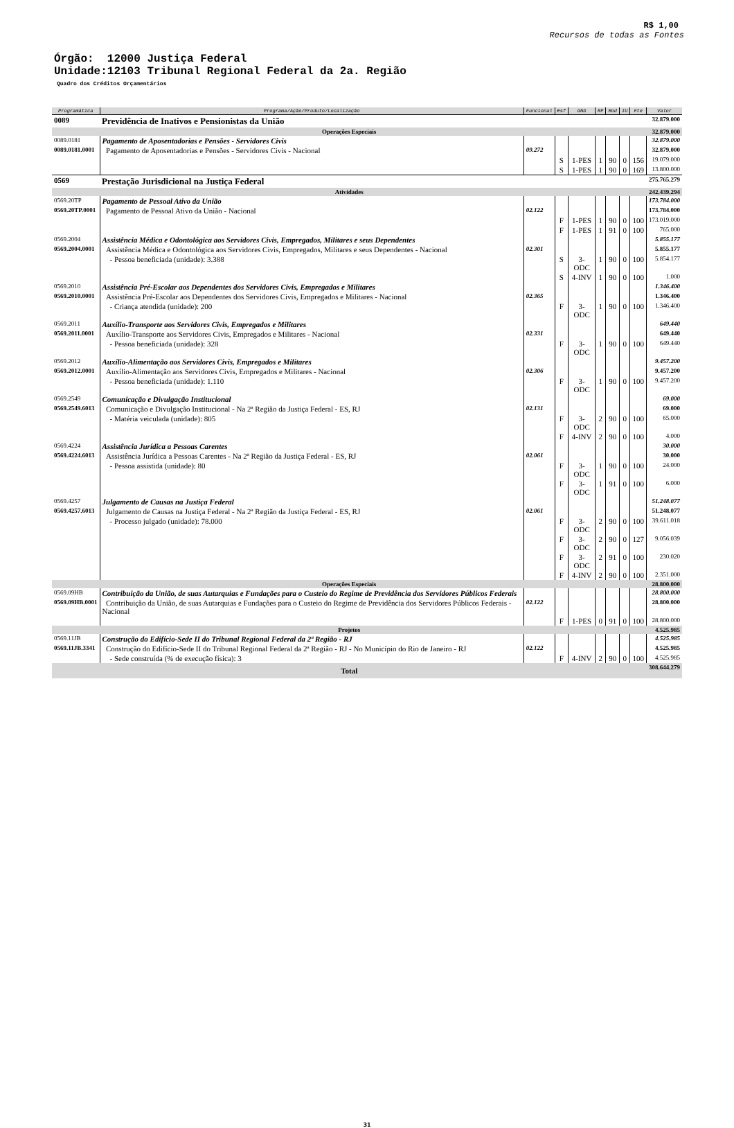R$ 1,00
Recursos de todas as Fontes
Órgão: 12000 Justiça Federal
Unidade:12103 Tribunal Regional Federal da 2a. Região
Quadro dos Créditos Orçamentários
| Programática | Programa/Ação/Produto/Localização | Funcional | Esf | GND | RP | Mod | IU | Fte | Valor |
| --- | --- | --- | --- | --- | --- | --- | --- | --- | --- |
| 0089 | Previdência de Inativos e Pensionistas da União | | | | | | | | 32.879.000 |
| Operações Especiais | | | | | | | | | 32.879.000 |
| 0089.0181 | Pagamento de Aposentadorias e Pensões - Servidores Civis | | | | | | | | 32.879.000 |
| 0089.0181.0001 | Pagamento de Aposentadorias e Pensões - Servidores Civis - Nacional | 09.272 | | | | | | | 32.879.000 |
| | | | S | 1-PES | 1 | 90 | 0 | 156 | 19.079.000 |
| | | | S | 1-PES | 1 | 90 | 0 | 169 | 13.800.000 |
| 0569 | Prestação Jurisdicional na Justiça Federal | | | | | | | | 275.765.279 |
| Atividades | | | | | | | | | 242.439.294 |
| 0569.20TP | Pagamento de Pessoal Ativo da União | | | | | | | | 173.784.000 |
| 0569.20TP.0001 | Pagamento de Pessoal Ativo da União - Nacional | 02.122 | | | | | | | 173.784.000 |
| | | | F | 1-PES | 1 | 90 | 0 | 100 | 173.019.000 |
| | | | F | 1-PES | 1 | 91 | 0 | 100 | 765.000 |
| 0569.2004 | Assistência Médica e Odontológica aos Servidores Civis, Empregados, Militares e seus Dependentes | | | | | | | | 5.855.177 |
| 0569.2004.0001 | Assistência Médica e Odontológica aos Servidores Civis, Empregados, Militares e seus Dependentes - Nacional | 02.301 | | | | | | | 5.855.177 |
| | - Pessoa beneficiada (unidade): 3.388 | | S | 3-ODC | 1 | 90 | 0 | 100 | 5.854.177 |
| | | | S | 4-INV | 1 | 90 | 0 | 100 | 1.000 |
| 0569.2010 | Assistência Pré-Escolar aos Dependentes dos Servidores Civis, Empregados e Militares | | | | | | | | 1.346.400 |
| 0569.2010.0001 | Assistência Pré-Escolar aos Dependentes dos Servidores Civis, Empregados e Militares - Nacional | 02.365 | | | | | | | 1.346.400 |
| | - Criança atendida (unidade): 200 | | F | 3-ODC | 1 | 90 | 0 | 100 | 1.346.400 |
| 0569.2011 | Auxílio-Transporte aos Servidores Civis, Empregados e Militares | | | | | | | | 649.440 |
| 0569.2011.0001 | Auxílio-Transporte aos Servidores Civis, Empregados e Militares - Nacional | 02.331 | | | | | | | 649.440 |
| | - Pessoa beneficiada (unidade): 328 | | F | 3-ODC | 1 | 90 | 0 | 100 | 649.440 |
| 0569.2012 | Auxílio-Alimentação aos Servidores Civis, Empregados e Militares | | | | | | | | 9.457.200 |
| 0569.2012.0001 | Auxílio-Alimentação aos Servidores Civis, Empregados e Militares - Nacional | 02.306 | | | | | | | 9.457.200 |
| | - Pessoa beneficiada (unidade): 1.110 | | F | 3-ODC | 1 | 90 | 0 | 100 | 9.457.200 |
| 0569.2549 | Comunicação e Divulgação Institucional | | | | | | | | 69.000 |
| 0569.2549.6013 | Comunicação e Divulgação Institucional - Na 2ª Região da Justiça Federal - ES, RJ | 02.131 | | | | | | | 69.000 |
| | - Matéria veiculada (unidade): 805 | | F | 3-ODC | 2 | 90 | 0 | 100 | 65.000 |
| | | | F | 4-INV | 2 | 90 | 0 | 100 | 4.000 |
| 0569.4224 | Assistência Jurídica a Pessoas Carentes | | | | | | | | 30.000 |
| 0569.4224.6013 | Assistência Jurídica a Pessoas Carentes - Na 2ª Região da Justiça Federal - ES, RJ | 02.061 | | | | | | | 30.000 |
| | - Pessoa assistida (unidade): 80 | | F | 3-ODC | 1 | 90 | 0 | 100 | 24.000 |
| | | | F | 3-ODC | 1 | 91 | 0 | 100 | 6.000 |
| 0569.4257 | Julgamento de Causas na Justiça Federal | | | | | | | | 51.248.077 |
| 0569.4257.6013 | Julgamento de Causas na Justiça Federal - Na 2ª Região da Justiça Federal - ES, RJ | 02.061 | | | | | | | 51.248.077 |
| | - Processo julgado (unidade): 78.000 | | F | 3-ODC | 2 | 90 | 0 | 100 | 39.611.018 |
| | | | F | 3-ODC | 2 | 90 | 0 | 127 | 9.056.039 |
| | | | F | 3-ODC | 2 | 91 | 0 | 100 | 230.020 |
| | | | F | 4-INV | 2 | 90 | 0 | 100 | 2.351.000 |
| Operações Especiais | | | | | | | | | 28.800.000 |
| 0569.09HB | Contribuição da União, de suas Autarquias e Fundações para o Custeio do Regime de Previdência dos Servidores Públicos Federais | | | | | | | | 28.800.000 |
| 0569.09HB.0001 | Contribuição da União, de suas Autarquias e Fundações para o Custeio do Regime de Previdência dos Servidores Públicos Federais - Nacional | 02.122 | | | | | | | 28.800.000 |
| | | | F | 1-PES | 0 | 91 | 0 | 100 | 28.800.000 |
| Projetos | | | | | | | | | 4.525.985 |
| 0569.11JB | Construção do Edifício-Sede II do Tribunal Regional Federal da 2ª Região - RJ | | | | | | | | 4.525.985 |
| 0569.11JB.3341 | Construção do Edifício-Sede II do Tribunal Regional Federal da 2ª Região - RJ - No Município do Rio de Janeiro - RJ | 02.122 | | | | | | | 4.525.985 |
| | - Sede construída (% de execução física): 3 | | F | 4-INV | 2 | 90 | 0 | 100 | 4.525.985 |
| Total | | | | | | | | | 308.644.279 |
31